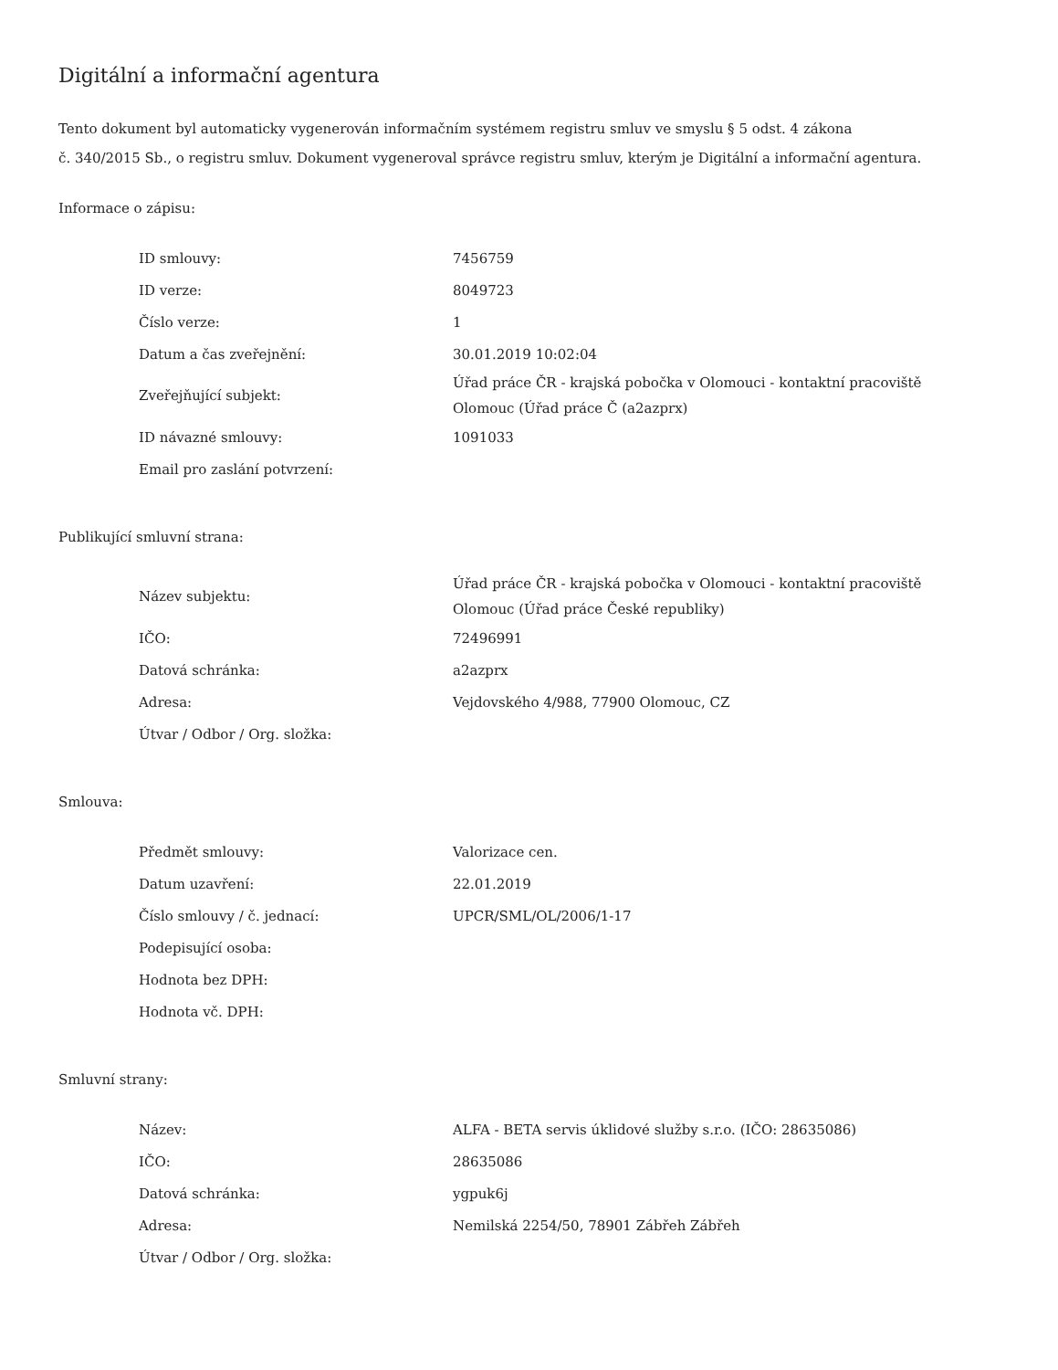Digitální a informační agentura
Tento dokument byl automaticky vygenerován informačním systémem registru smluv ve smyslu § 5 odst. 4 zákona
č. 340/2015 Sb., o registru smluv. Dokument vygeneroval správce registru smluv, kterým je Digitální a informační agentura.
Informace o zápisu:
| ID smlouvy: | 7456759 |
| ID verze: | 8049723 |
| Číslo verze: | 1 |
| Datum a čas zveřejnění: | 30.01.2019 10:02:04 |
| Zveřejňující subjekt: | Úřad práce ČR - krajská pobočka v Olomouci - kontaktní pracoviště Olomouc (Úřad práce Č (a2azprx) |
| ID návazné smlouvy: | 1091033 |
| Email pro zaslání potvrzení: | |
Publikující smluvní strana:
| Název subjektu: | Úřad práce ČR - krajská pobočka v Olomouci - kontaktní pracoviště Olomouc (Úřad práce České republiky) |
| IČO: | 72496991 |
| Datová schránka: | a2azprx |
| Adresa: | Vejdovského 4/988, 77900 Olomouc, CZ |
| Útvar / Odbor / Org. složka: | |
Smlouva:
| Předmět smlouvy: | Valorizace cen. |
| Datum uzavření: | 22.01.2019 |
| Číslo smlouvy / č. jednací: | UPCR/SML/OL/2006/1-17 |
| Podepisující osoba: | |
| Hodnota bez DPH: | |
| Hodnota vč. DPH: | |
Smluvní strany:
| Název: | ALFA - BETA servis úklidové služby s.r.o. (IČO: 28635086) |
| IČO: | 28635086 |
| Datová schránka: | ygpuk6j |
| Adresa: | Nemilská 2254/50, 78901 Zábřeh Zábřeh |
| Útvar / Odbor / Org. složka: | |